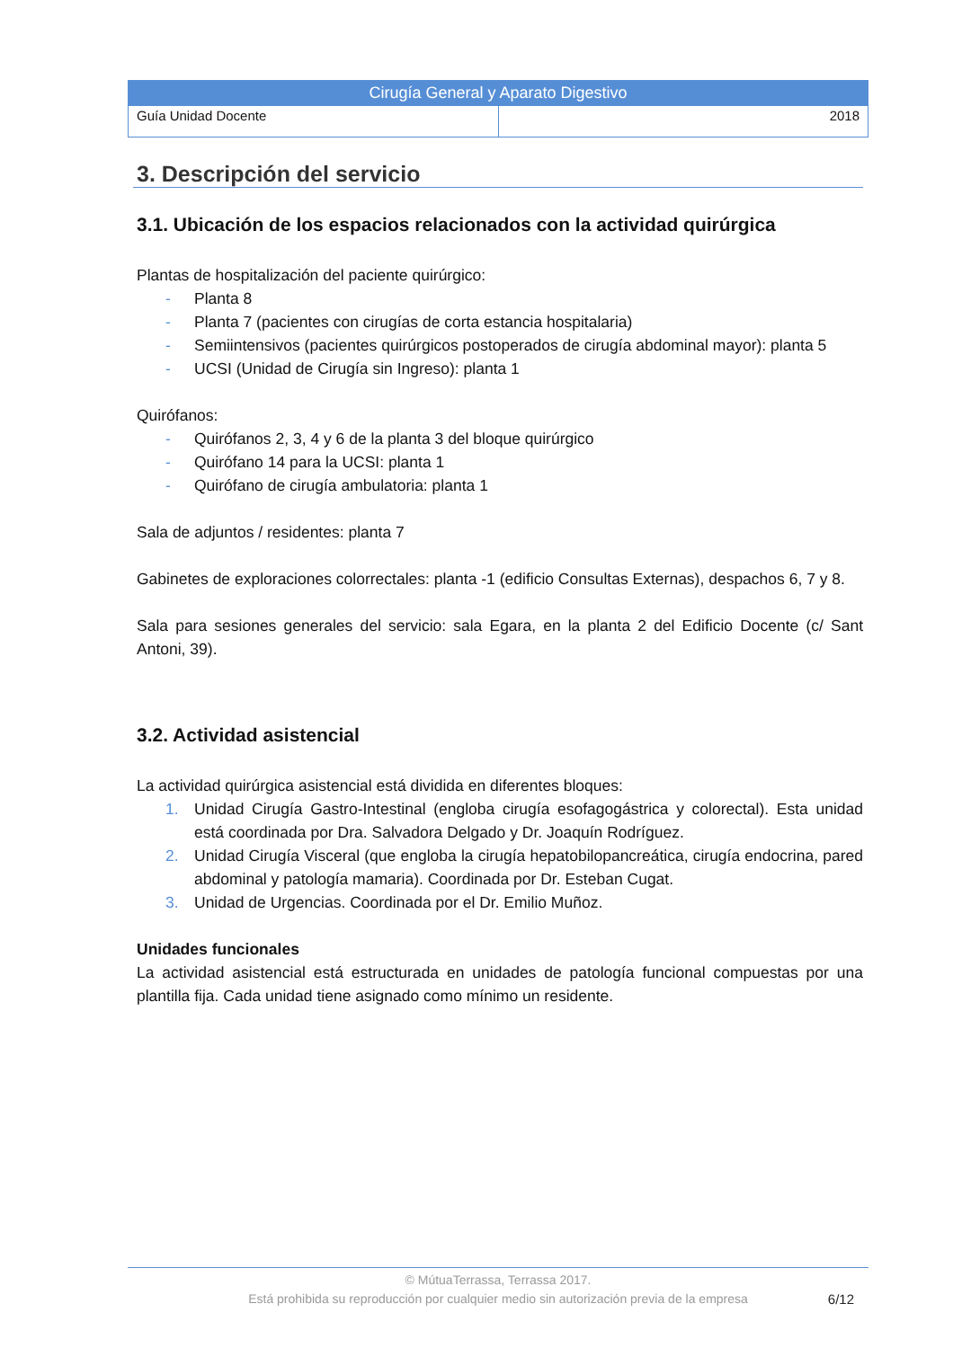| Cirugía General y Aparato Digestivo | |
| Guía Unidad Docente | 2018 |
3. Descripción del servicio
3.1. Ubicación de los espacios relacionados con la actividad quirúrgica
Plantas de hospitalización del paciente quirúrgico:
- Planta 8
- Planta 7 (pacientes con cirugías de corta estancia hospitalaria)
- Semiintensivos (pacientes quirúrgicos postoperados de cirugía abdominal mayor): planta 5
- UCSI (Unidad de Cirugía sin Ingreso): planta 1
Quirófanos:
- Quirófanos 2, 3, 4 y 6 de la planta 3 del bloque quirúrgico
- Quirófano 14 para la UCSI: planta 1
- Quirófano de cirugía ambulatoria: planta 1
Sala de adjuntos / residentes: planta 7
Gabinetes de exploraciones colorrectales: planta -1 (edificio Consultas Externas), despachos 6, 7 y 8.
Sala para sesiones generales del servicio: sala Egara, en la planta 2 del Edificio Docente (c/ Sant Antoni, 39).
3.2. Actividad asistencial
La actividad quirúrgica asistencial está dividida en diferentes bloques:
1. Unidad Cirugía Gastro-Intestinal (engloba cirugía esofagogástrica y colorectal). Esta unidad está coordinada por Dra. Salvadora Delgado y Dr. Joaquín Rodríguez.
2. Unidad Cirugía Visceral (que engloba la cirugía hepatobilopancreática, cirugía endocrina, pared abdominal y patología mamaria). Coordinada por Dr. Esteban Cugat.
3. Unidad de Urgencias. Coordinada por el Dr. Emilio Muñoz.
Unidades funcionales
La actividad asistencial está estructurada en unidades de patología funcional compuestas por una plantilla fija. Cada unidad tiene asignado como mínimo un residente.
© MútuaTerrassa, Terrassa 2017.
Está prohibida su reproducción por cualquier medio sin autorización previa de la empresa
6/12